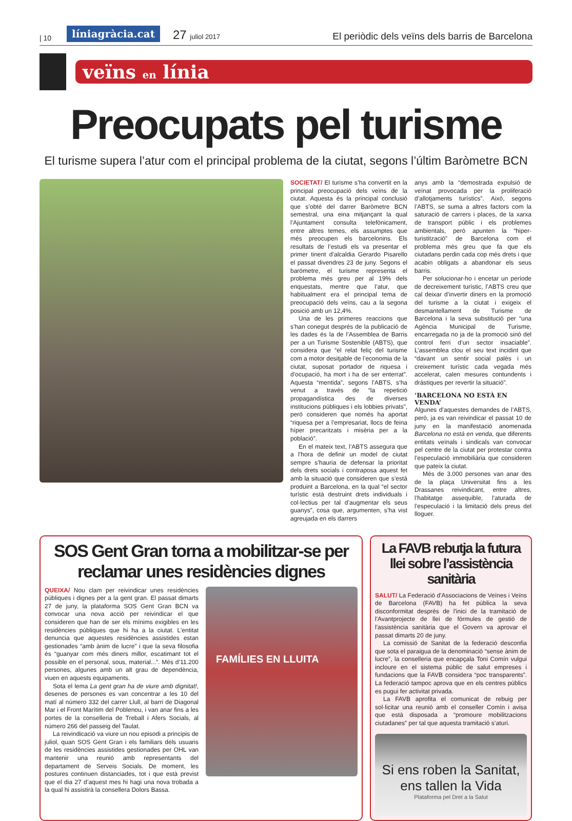| 10 líniagràcia.cat 27 juliol 2017 El periòdic dels veïns dels barris de Barcelona
veïns en línia
Preocupats pel turisme
El turisme supera l’atur com el principal problema de la ciutat, segons l’últim Baròmetre BCN
SOCIETAT/ El turisme s’ha convertit en la principal preocupació dels veïns de la ciutat. Aquesta és la principal conclusió que s’obté del darrer Baròmetre BCN semestral, una eina mitjançant la qual l’Ajuntament consulta telefònicament, entre altres temes, els assumptes que més preocupen els barcelonins. Els resultats de l’estudi els va presentar el primer tinent d’alcaldia Gerardo Pisarello el passat divendres 23 de juny. Segons el baròmetre, el turisme representa el problema més greu per al 19% dels enquestats, mentre que l’atur, que habitualment era el principal tema de preocupació dels veïns, cau a la segona posició amb un 12,4%.
Una de les primeres reaccions que s’han conegut després de la publicació de les dades és la de l’Assemblea de Barris per a un Turisme Sostenible (ABTS), que considera que “el relat feliç del turisme com a motor desitjable de l’economia de la ciutat, suposat portador de riquesa i d’ocupació, ha mort i ha de ser enterrat”. Aquesta “mentida”, segons l’ABTS, s’ha venut a través de “la repetició propagandística des de diverses institucions públiques i els lobbies privats”, però consideren que només ha aportat “riquesa per a l’empresariat, llocs de feina híper precaritzats i misèria per a la població”.
En el mateix text, l’ABTS assegura que a l’hora de definir un model de ciutat sempre s’hauria de defensar la prioritat dels drets socials i contraposa aquest fet amb la situació que consideren que s’està produint a Barcelona, en la qual “el sector turístic està destruint drets individuals i col·lectius per tal d’augmentar els seus guanys”, cosa que, argumenten, s’ha vist agreujada en els darrers
anys amb la “demostrada expulsió de veïnat provocada per la proliferació d’allotjaments turístics”. Això, segons l’ABTS, se suma a altres factors com la saturació de carrers i places, de la xarxa de transport públic i els problemes ambientals, però apunten la “hiper-turistització” de Barcelona com el problema més greu que fa que els ciutadans perdin cada cop més drets i que acabin obligats a abandonar els seus barris.
Per solucionar-ho i encetar un període de decreixement turístic, l’ABTS creu que cal deixar d’invertir diners en la promoció del turisme a la ciutat i exigeix el desmantellament de Turisme de Barcelona i la seva substitució per “una Agència Municipal de Turisme, encarregada no ja de la promoció sinó del control ferri d’un sector insaciable”. L’assemblea clou el seu text incidint que “davant un sentir social palès i un creixement turístic cada vegada més accelerat, calen mesures contundents i dràstiques per revertir la situació”.
‘BARCELONA NO ESTÀ EN VENDA’
Algunes d’aquestes demandes de l’ABTS, però, ja es van reivindicar el passat 10 de juny en la manifestació anomenada Barcelona no està en venda, que diferents entitats veïnals i sindicals van convocar pel centre de la ciutat per protestar contra l’especulació immobiliària que consideren que pateix la ciutat.
Més de 3.000 persones van anar des de la plaça Universitat fins a les Drassanes reivindicant, entre altres, l’habitatge assequible, l’aturada de l’especulació i la limitació dels preus del lloguer.
SOS Gent Gran torna a mobilitzar-se per reclamar unes residències dignes
QUEIXA/ Nou clam per reivindicar unes residències públiques i dignes per a la gent gran. El passat dimarts 27 de juny, la plataforma SOS Gent Gran BCN va convocar una nova acció per reivindicar el que consideren que han de ser els mínims exigibles en les residències públiques que hi ha a la ciutat. L’entitat denuncia que aquestes residències assistides estan gestionades “amb ànim de lucre” i que la seva filosofia és “guanyar com més diners millor, escatimant tot el possible en el personal, sous, material...”. Més d’11.200 persones, algunes amb un alt grau de dependència, viuen en aquests equipaments.
Sota el lema La gent gran ha de viure amb dignitat!, desenes de persones es van concentrar a les 10 del matí al número 332 del carrer Llull, al barri de Diagonal Mar i el Front Marítim del Poblenou, i van anar fins a les portes de la conselleria de Treball i Afers Socials, al número 266 del passeig del Taulat.
La reivindicació va viure un nou episodi a principis de juliol, quan SOS Gent Gran i els familiars dels usuaris de les residències assistides gestionades per OHL van mantenir una reunió amb representants del departament de Serveis Socials. De moment, les postures continuen distanciades, tot i que està previst que el dia 27 d’aquest mes hi hagi una nova trobada a la qual hi assistirà la consellera Dolors Bassa.
FAMÍLIES EN LLUITA
La FAVB rebutja la futura llei sobre l’assistència sanitària
SALUT/ La Federació d'Associacions de Veïnes i Veïns de Barcelona (FAVB) ha fet pública la seva disconformitat després de l'inici de la tramitació de l'Avantprojecte de llei de fórmules de gestió de l'assistència sanitària que el Govern va aprovar el passat dimarts 20 de juny.
La comissió de Sanitat de la federació desconfia que sota el paraigua de la denominació “sense ànim de lucre”, la conselleria que encapçala Toni Comín vulgui incloure en el sistema públic de salut empreses i fundacions que la FAVB considera “poc transparents”. La federació tampoc aprova que en els centres públics es pugui fer activitat privada.
La FAVB aprofita el comunicat de rebuig per sol·licitar una reunió amb el conseller Comín i avisa que està disposada a “promoure mobilitzacions ciutadanes” per tal que aquesta tramitació s’aturi.
Si ens roben la Sanitat, ens tallen la Vida
Plataforma pel Dret a la Salut